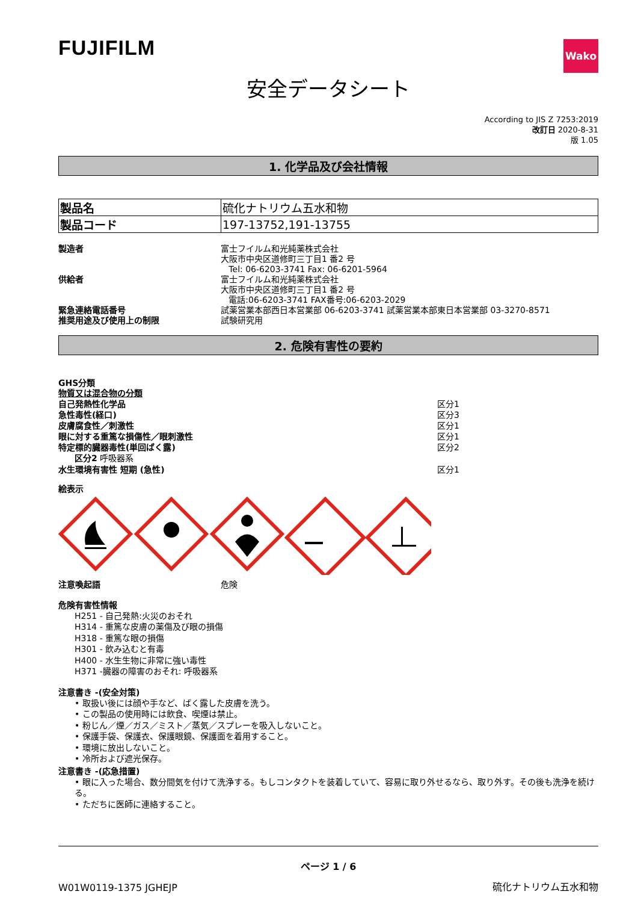FUJIFILM
Wako
安全データシート
According to JIS Z 7253:2019
改訂日 2020-8-31
版 1.05
1. 化学品及び会社情報
| 製品名 | 硫化ナトリウム五水和物 |
| 製品コード | 197-13752,191-13755 |
製造者 富士フイルム和光純薬株式会社
大阪市中央区道修町三丁目1 番2 号
Tel: 06-6203-3741 Fax: 06-6201-5964
供給者 富士フイルム和光純薬株式会社
大阪市中央区道修町三丁目1 番2 号
電話:06-6203-3741 FAX番号:06-6203-2029
緊急連絡電話番号 試薬営業本部西日本営業部 06-6203-3741 試薬営業本部東日本営業部 03-3270-8571
推奨用途及び使用上の制限 試験研究用
2. 危険有害性の要約
GHS分類
物質又は混合物の分類
自己発熱性化学品 区分1
急性毒性(経口) 区分3
皮膚腐食性／刺激性 区分1
眼に対する重篤な損傷性／眼刺激性 区分1
特定標的臓器毒性(単回ばく露) 区分2
区分2 呼吸器系
水生環境有害性 短期 (急性) 区分1
絵表示
注意喚起語 危険
危険有害性情報
H251 - 自己発熱:火災のおそれ
H314 - 重篤な皮膚の薬傷及び眼の損傷
H318 - 重篤な眼の損傷
H301 - 飲み込むと有毒
H400 - 水生生物に非常に強い毒性
H371 -臓器の障害のおそれ: 呼吸器系
注意書き -(安全対策)
• 取扱い後には顔や手など、ばく露した皮膚を洗う。
• この製品の使用時には飲食、喫煙は禁止。
• 粉じん／煙／ガス／ミスト／蒸気／スプレーを吸入しないこと。
• 保護手袋、保護衣、保護眼鏡、保護面を着用すること。
• 環境に放出しないこと。
• 冷所および遮光保存。
注意書き -(応急措置)
• 眼に入った場合、数分間気を付けて洗浄する。もしコンタクトを装着していて、容易に取り外せるなら、取り外す。その後も洗浄を続ける。
• ただちに医師に連絡すること。
ページ 1 / 6
W01W0119-1375 JGHEJP 硫化ナトリウム五水和物